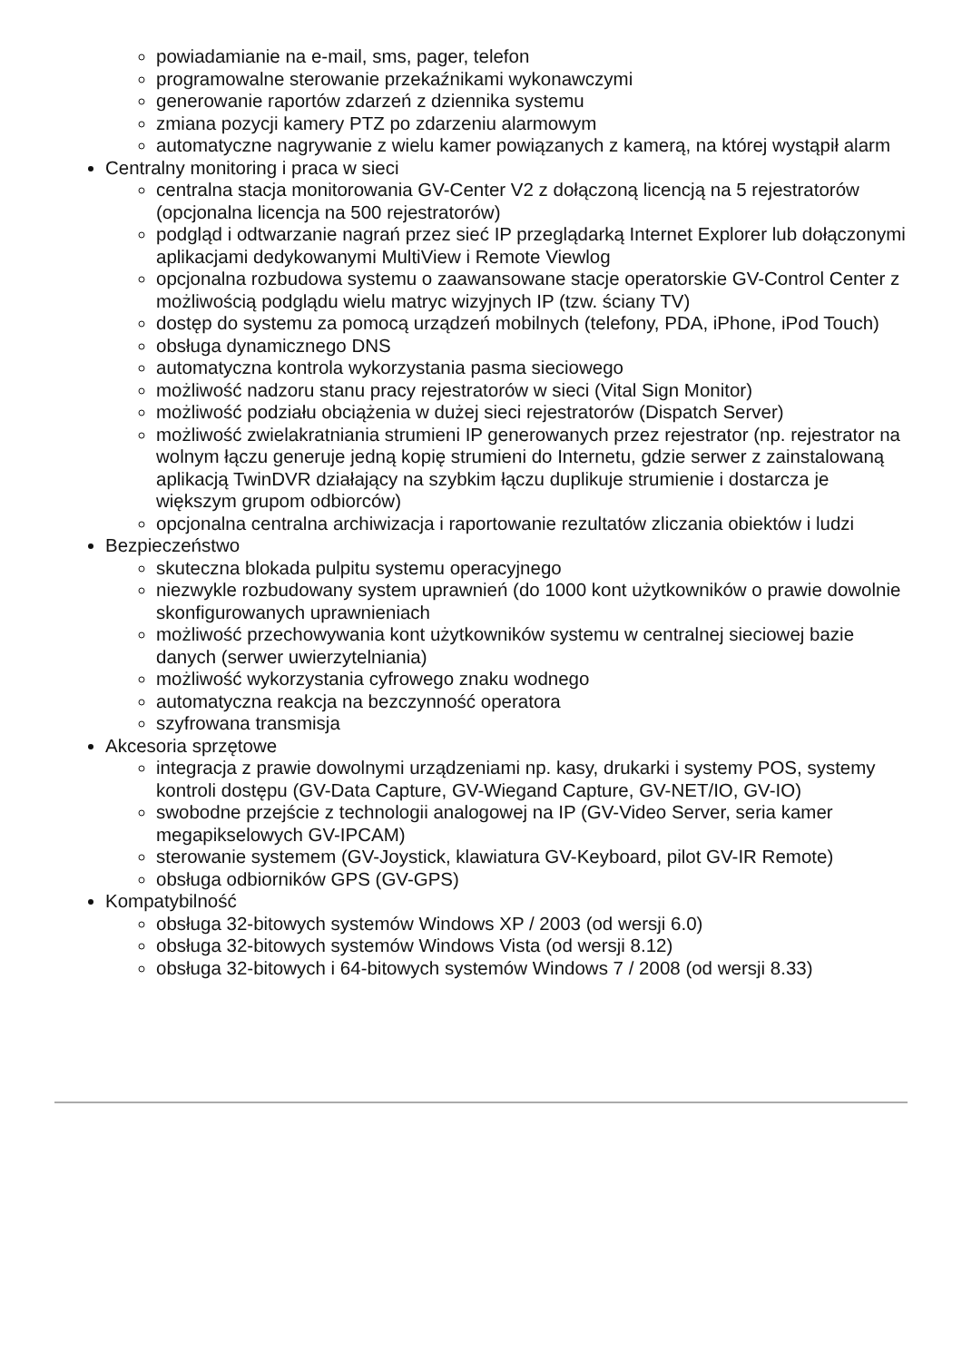powiadamianie na e-mail, sms, pager, telefon
programowalne sterowanie przekaźnikami wykonawczymi
generowanie raportów zdarzeń z dziennika systemu
zmiana pozycji kamery PTZ po zdarzeniu alarmowym
automatyczne nagrywanie z wielu kamer powiązanych z kamerą, na której wystąpił alarm
Centralny monitoring i praca w sieci
centralna stacja monitorowania GV-Center V2 z dołączoną licencją na 5 rejestratorów (opcjonalna licencja na 500 rejestratorów)
podgląd i odtwarzanie nagrań przez sieć IP przeglądarką Internet Explorer lub dołączonymi aplikacjami dedykowanymi MultiView i Remote Viewlog
opcjonalna rozbudowa systemu o zaawansowane stacje operatorskie GV-Control Center z możliwością podglądu wielu matryc wizyjnych IP (tzw. ściany TV)
dostęp do systemu za pomocą urządzeń mobilnych (telefony, PDA, iPhone, iPod Touch)
obsługa dynamicznego DNS
automatyczna kontrola wykorzystania pasma sieciowego
możliwość nadzoru stanu pracy rejestratorów w sieci (Vital Sign Monitor)
możliwość podziału obciążenia w dużej sieci rejestratorów (Dispatch Server)
możliwość zwielakratniania strumieni IP generowanych przez rejestrator (np. rejestrator na wolnym łączu generuje jedną kopię strumieni do Internetu, gdzie serwer z zainstalowaną aplikacją TwinDVR działający na szybkim łączu duplikuje strumienie i dostarcza je większym grupom odbiorców)
opcjonalna centralna archiwizacja i raportowanie rezultatów zliczania obiektów i ludzi
Bezpieczeństwo
skuteczna blokada pulpitu systemu operacyjnego
niezwykle rozbudowany system uprawnień (do 1000 kont użytkowników o prawie dowolnie skonfigurowanych uprawnieniach
możliwość przechowywania kont użytkowników systemu w centralnej sieciowej bazie danych (serwer uwierzytelniania)
możliwość wykorzystania cyfrowego znaku wodnego
automatyczna reakcja na bezczynność operatora
szyfrowana transmisja
Akcesoria sprzętowe
integracja z prawie dowolnymi urządzeniami np. kasy, drukarki i systemy POS, systemy kontroli dostępu (GV-Data Capture, GV-Wiegand Capture, GV-NET/IO, GV-IO)
swobodne przejście z technologii analogowej na IP (GV-Video Server, seria kamer megapikselowych GV-IPCAM)
sterowanie systemem (GV-Joystick, klawiatura GV-Keyboard, pilot GV-IR Remote)
obsługa odbiorników GPS (GV-GPS)
Kompatybilność
obsługa 32-bitowych systemów Windows XP / 2003 (od wersji 6.0)
obsługa 32-bitowych systemów Windows Vista (od wersji 8.12)
obsługa 32-bitowych i 64-bitowych systemów Windows 7 / 2008 (od wersji 8.33)